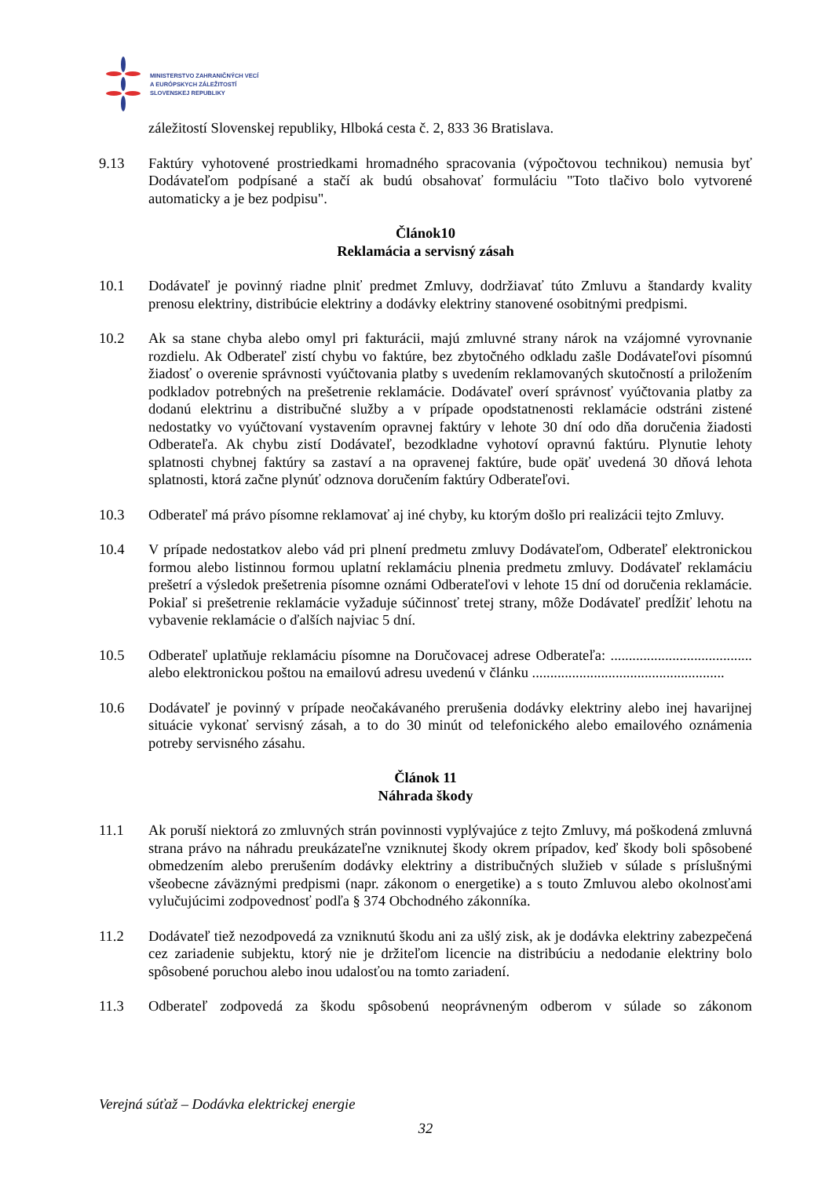MINISTERSTVO ZAHRANIČNÝCH VECÍ
A EURÓPSKYCH ZÁLEŽITOSTÍ
SLOVENSKEJ REPUBLIKY
záležitostí Slovenskej republiky, Hlboká cesta č. 2, 833 36 Bratislava.
9.13 Faktúry vyhotovené prostriedkami hromadného spracovania (výpočtovou technikou) nemusia byť Dodávateľom podpísané a stačí ak budú obsahovať formuláciu "Toto tlačivo bolo vytvorené automaticky a je bez podpisu".
Článok10
Reklamácia a servisný zásah
10.1 Dodávateľ je povinný riadne plniť predmet Zmluvy, dodržiavať túto Zmluvu a štandardy kvality prenosu elektriny, distribúcie elektriny a dodávky elektriny stanovené osobitnými predpismi.
10.2 Ak sa stane chyba alebo omyl pri fakturácii, majú zmluvné strany nárok na vzájomné vyrovnanie rozdielu. Ak Odberateľ zistí chybu vo faktúre, bez zbytočného odkladu zašle Dodávateľovi písomnú žiadosť o overenie správnosti vyúčtovania platby s uvedením reklamovaných skutočností a priložením podkladov potrebných na prešetrenie reklamácie. Dodávateľ overí správnosť vyúčtovania platby za dodanú elektrinu a distribučné služby a v prípade opodstatnenosti reklamácie odstráni zistené nedostatky vo vyúčtovaní vystavením opravnej faktúry v lehote 30 dní odo dňa doručenia žiadosti Odberateľa. Ak chybu zistí Dodávateľ, bezodkladne vyhotoví opravnú faktúru. Plynutie lehoty splatnosti chybnej faktúry sa zastaví a na opravenej faktúre, bude opäť uvedená 30 dňová lehota splatnosti, ktorá začne plynúť odznova doručením faktúry Odberateľovi.
10.3 Odberateľ má právo písomne reklamovať aj iné chyby, ku ktorým došlo pri realizácii tejto Zmluvy.
10.4 V prípade nedostatkov alebo vád pri plnení predmetu zmluvy Dodávateľom, Odberateľ elektronickou formou alebo listinnou formou uplatní reklamáciu plnenia predmetu zmluvy. Dodávateľ reklamáciu prešetrí a výsledok prešetrenia písomne oznámi Odberateľovi v lehote 15 dní od doručenia reklamácie. Pokiaľ si prešetrenie reklamácie vyžaduje súčinnosť tretej strany, môže Dodávateľ predĺžiť lehotu na vybavenie reklamácie o ďalších najviac 5 dní.
10.5 Odberateľ uplatňuje reklamáciu písomne na Doručovacej adrese Odberateľa: ....................................... alebo elektronickou poštou na emailovú adresu uvedenú v článku .....................................................
10.6 Dodávateľ je povinný v prípade neočakávaného prerušenia dodávky elektriny alebo inej havarijnej situácie vykonať servisný zásah, a to do 30 minút od telefonického alebo emailového oznámenia potreby servisného zásahu.
Článok 11
Náhrada škody
11.1 Ak poruší niektorá zo zmluvných strán povinnosti vyplývajúce z tejto Zmluvy, má poškodená zmluvná strana právo na náhradu preukázateľne vzniknutej škody okrem prípadov, keď škody boli spôsobené obmedzením alebo prerušením dodávky elektriny a distribučných služieb v súlade s príslušnými všeobecne záväznými predpismi (napr. zákonom o energetike) a s touto Zmluvou alebo okolnosťami vylučujúcimi zodpovednosť podľa § 374 Obchodného zákonníka.
11.2 Dodávateľ tiež nezodpovedá za vzniknutú škodu ani za ušlý zisk, ak je dodávka elektriny zabezpečená cez zariadenie subjektu, ktorý nie je držiteľom licencie na distribúciu a nedodanie elektriny bolo spôsobené poruchou alebo inou udalosťou na tomto zariadení.
11.3 Odberateľ zodpovedá za škodu spôsobenú neoprávneným odberom v súlade so zákonom
Verejná súťaž – Dodávka elektrickej energie
32